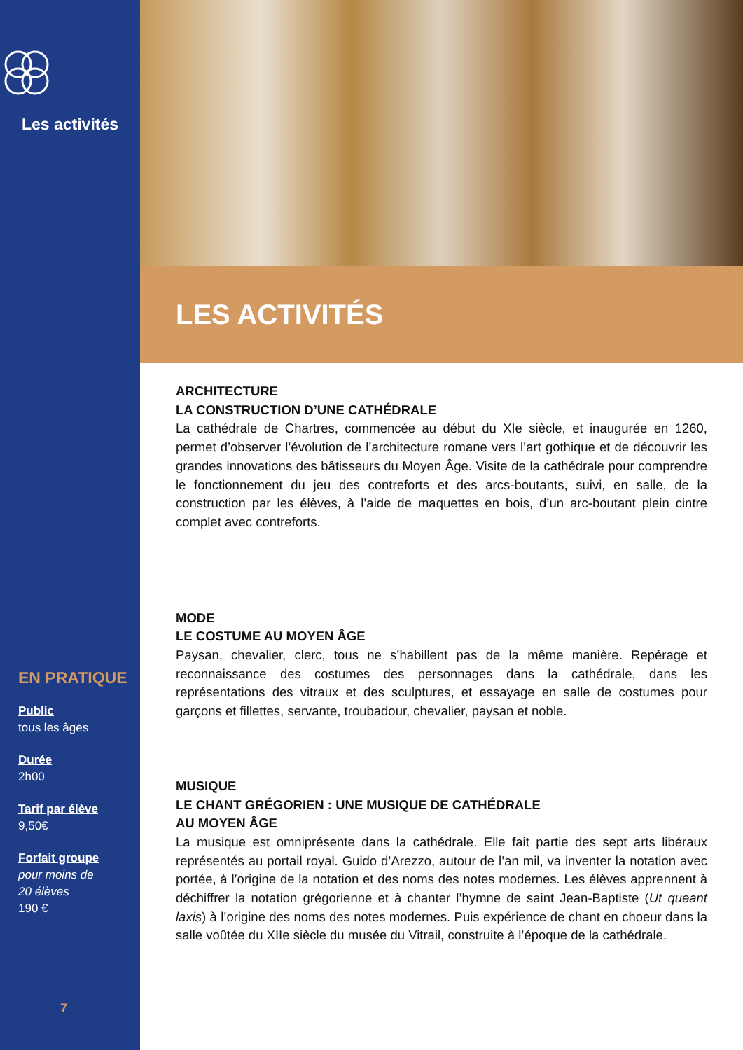Les activités
EN PRATIQUE
Public
tous les âges
Durée
2h00
Tarif par élève
9,50€
Forfait groupe
pour moins de
20 élèves
190 €
7
LES ACTIVITÉS
ARCHITECTURE
LA CONSTRUCTION D’UNE CATHÉDRALE
La cathédrale de Chartres, commencée au début du XIe siècle, et inaugurée en 1260, permet d’observer l’évolution de l’architecture romane vers l’art gothique et de découvrir les grandes innovations des bâtisseurs du Moyen Âge. Visite de la cathédrale pour comprendre le fonctionnement du jeu des contreforts et des arcs-boutants, suivi, en salle, de la construction par les élèves, à l’aide de maquettes en bois, d’un arc-boutant plein cintre complet avec contreforts.
MODE
LE COSTUME AU MOYEN ÂGE
Paysan, chevalier, clerc, tous ne s’habillent pas de la même manière. Repérage et reconnaissance des costumes des personnages dans la cathédrale, dans les représentations des vitraux et des sculptures, et essayage en salle de costumes pour garçons et fillettes, servante, troubadour, chevalier, paysan et noble.
MUSIQUE
LE CHANT GRÉGORIEN : UNE MUSIQUE DE CATHÉDRALE
AU MOYEN ÂGE
La musique est omniprésente dans la cathédrale. Elle fait partie des sept arts libéraux représentés au portail royal. Guido d’Arezzo, autour de l’an mil, va inventer la notation avec portée, à l’origine de la notation et des noms des notes modernes. Les élèves apprennent à déchiffrer la notation grégorienne et à chanter l’hymne de saint Jean-Baptiste (Ut queant laxis) à l’origine des noms des notes modernes. Puis expérience de chant en choeur dans la salle voûtée du XIIe siècle du musée du Vitrail, construite à l’époque de la cathédrale.